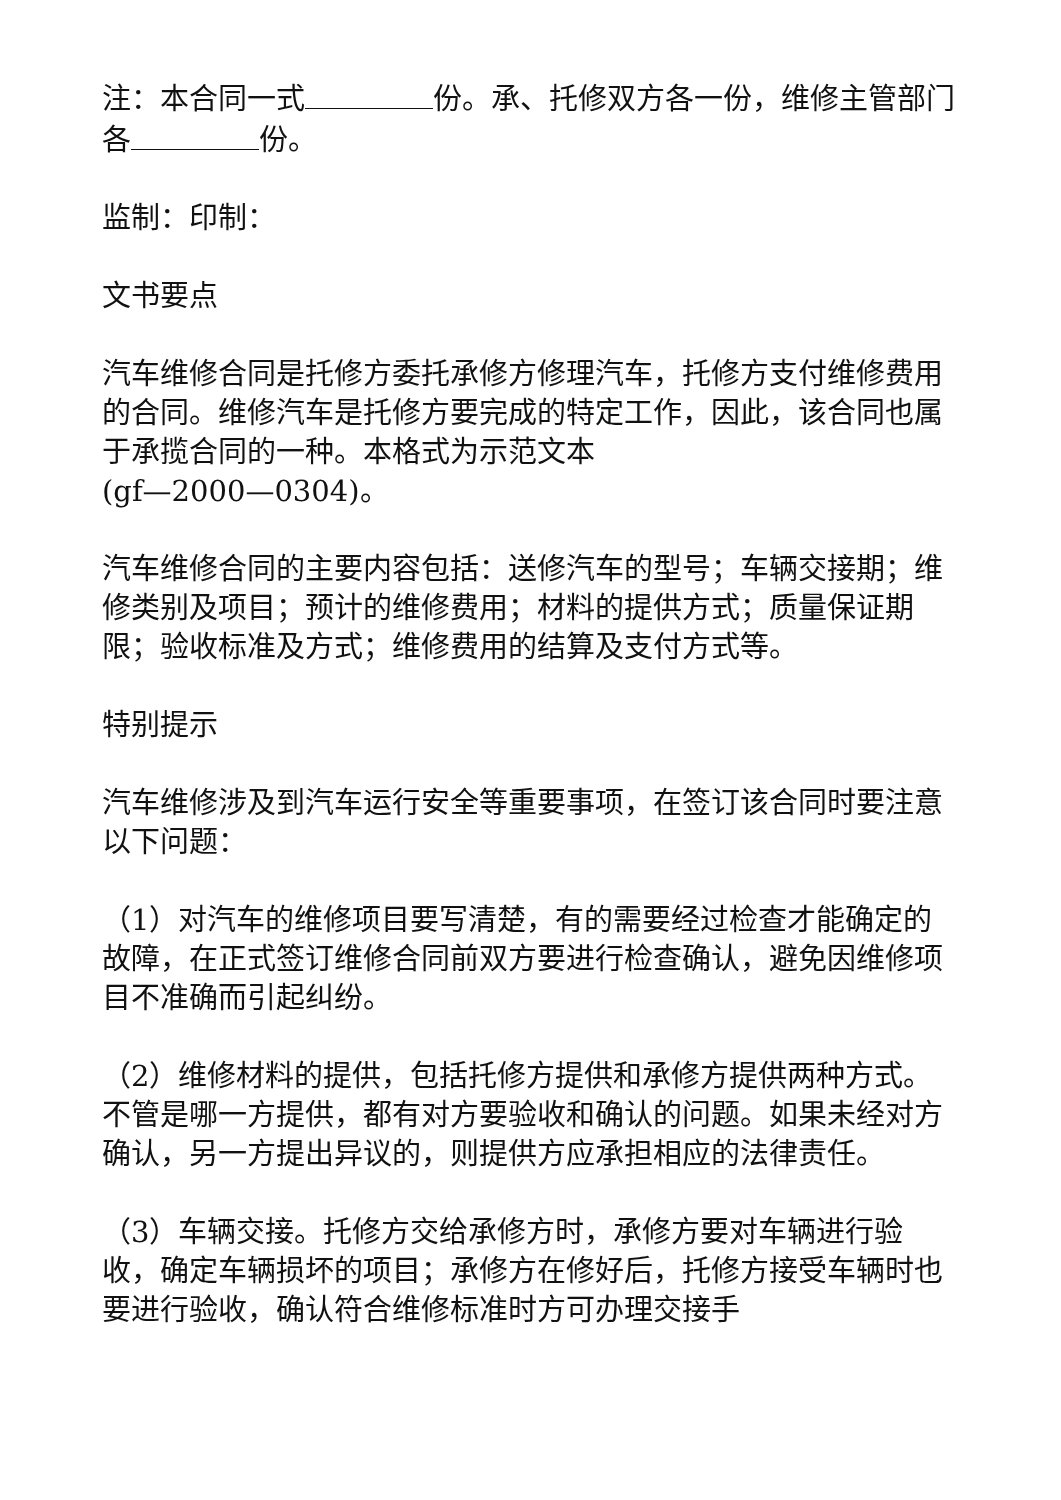注：本合同一式 份。承、托修双方各一份，维修主管部门各 份。
监制：印制：
文书要点
汽车维修合同是托修方委托承修方修理汽车，托修方支付维修费用的合同。维修汽车是托修方要完成的特定工作，因此，该合同也属于承揽合同的一种。本格式为示范文本
(gf—2000—0304)。
汽车维修合同的主要内容包括：送修汽车的型号；车辆交接期；维修类别及项目；预计的维修费用；材料的提供方式；质量保证期限；验收标准及方式；维修费用的结算及支付方式等。
特别提示
汽车维修涉及到汽车运行安全等重要事项，在签订该合同时要注意以下问题：
（1）对汽车的维修项目要写清楚，有的需要经过检查才能确定的故障，在正式签订维修合同前双方要进行检查确认，避免因维修项目不准确而引起纠纷。
（2）维修材料的提供，包括托修方提供和承修方提供两种方式。不管是哪一方提供，都有对方要验收和确认的问题。如果未经对方确认，另一方提出异议的，则提供方应承担相应的法律责任。
（3）车辆交接。托修方交给承修方时，承修方要对车辆进行验收，确定车辆损坏的项目；承修方在修好后，托修方接受车辆时也要进行验收，确认符合维修标准时方可办理交接手